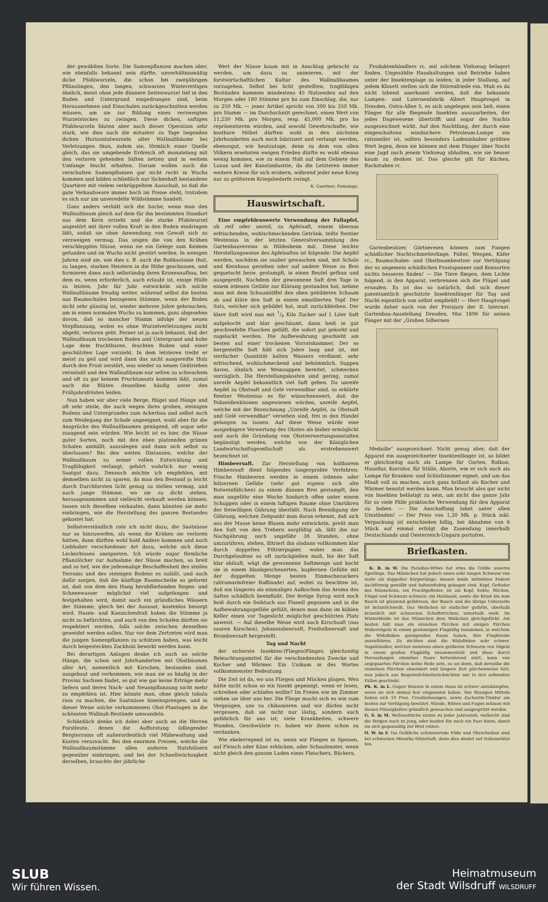der gewählten Sorte. Die Samenpflanzen machen aber, wie ebenfalls bekannt sein dürfte, unverhältnismäßig dicke Pfahlwurzeln, die schon bei zweijährigen Pflänzlingen, den langen, schwarzen Winterrettigen ähnlich, meist ohne jede dünnere Seitenwurzel tief in den Boden und Untergrund eingedrungen sind, beim Herausnehmen und Einschulen zurückgeschnitten werden müssen, um sie zur Bildung eines verzweigten Wurzelstockes zu zwingen. Diese dicken, saftigen Pfahlwurzeln bluten aber nach dieser Operation sehr stark, wie dies auch die mitunter zu Tage liegenden dicken Horizontalwurzeln alter Wallnußbäume bei Verletzungen thun, indem sie, förmlich einer Quelle gleich, das sie umgebende Erdreich oft monatelang mit den verloren gehenden Säften netzen und in weitem Umfange feucht erhalten. Darum wollen auch die verschulten Samenpflanzen gar nicht recht in Wuchs kommen und bilden schließlich nur lückenhaft bestandene Quartiere mit vielem verkrüppeltem Ausschuß, so daß die gute Verkaufsware immer hoch im Preise steht, trotzdem es sich nur um unveredelte Wildstämme handelt.
Ganz anders verhält sich die Sache, wenn man den Wallnußbaum gleich auf dem für ihn bestimmten Standort aus dem Kern erzieht und die starke Pfahlwurzel ungestört mit ihrer vollen Kraft in den Boden eindringen läßt, sodaß sie ohne Anwendung von Gewalt sich zu verzweigen vermag. Das zeigen die von den Krähen verschleppten Nüsse, wenn sie ein Gelege zum Keimen gefunden und im Wuchs nicht gestört werden. In wenigen Jahren sind sie, wie dies z. B. auch die Roßkastanie thut, zu langen, starken Heistern in die Höhe geschossen, und formieren dann auch selbständig ihren Kronenaufbau, bei dem es, wenn erforderlich, auch erlaubt ist, einige Hülfe zu leisten. Jahr für Jahr entwickeln sich solche Wallnußbäume freudig weiter, während selbst die besten aus Baumschulen bezogenen Stämme, wenn der Boden nicht sehr günstig ist, wieder mehrere Jahre gebrauchen, um in einen normalen Wuchs zu kommen, ganz abgesehen davon, daß so mancher Stamm infolge der neuen Verpflanzung, wobei es ohne Wurzelverletzungen nicht abgeht, verloren geht. Ferner ist ja auch bekannt, daß der Wallnußbaum trockenen Boden und Untergrund und hohe Lage dem fruchtbaren, feuchten Boden und einer geschützten Lage vorzieht. In dem letzteren treibt er meist zu geil und wird dann das nicht ausgereifte Holz durch den Frost zerstört, was wieder zu neuen Geiltrieben veranlaßt und den Wallnußbaum nur selten zu schwachem und oft zu gar keinem Fruchtansatz kommen läßt, zumal auch die Blüten desselben häufig unter den Frühjahrsfrösten leiden.
Nun haben wir aber viele Berge, Hügel und Hänge und oft sehr steile, die auch wegen ihres groben, steinigen Bodens und Untergrundes zum Ackerbau und selbst auch zum Weidegang der Schafe ungeeignet, wohl aber für die Ansprüche des Wallnußbaumes genügend, oft sogar sehr zusagend sein würden. Wie leicht ist es hier, die Nüsse guter Sorten, noch mit den eben platzenden grünen Schalen umhüllt, auszulegen und dann sich selbst zu überlassen? Bei den weiten Distanzen, welche der Wallnußbaum zu seiner vollen Entwicklung und Tragfähigkeit verlangt, gehört wahrlich nur wenig Saatgut dazu. Dennoch möchte ich empfehlen, mit demselben nicht zu sparen, da man den Bestand ja leicht durch Durchforsten licht genug zu stellen vermag, und auch junge Stämme, wo sie zu dicht stehen, herausgenommen und vielleicht verkauft werden können; lassen sich dieselben verkaufen, dann könnten sie mehr einbringen, wie die Herstellung des ganzen Bestandes gekostet hat.
Selbstverständlich rate ich nicht dazu, die Saatnüsse nur so hinzuwerfen, als wenn die Krähen sie verloren hätten, dann dürften wohl bald Andere kommen und noch Liebhaber verschiedener Art dazu, welche sich diese Leckerbissen aneigneten. Ich würde sogar förmliche Pflanzlöcher zur Aufnahme der Nüsse machen, so breit und so tief, wie die jedesmalige Beschaffenheit des steilen Terrains und des steinigen Bodens es zuläßt, und auch dafür sorgen, daß die künftige Baumscheibe so geformt ist, daß von dem den Hang herabfließenden Regen- und Schneewasser möglichst viel aufgefangen und festgehalten wird, damit auch ein gründliches Wässern der Stämme, gleich bei der Aussaat, kostenlos besorgt wird. Hasen- und Kaninchenfraß haben die Stämme ja nicht zu befürchten, und auch von den Schafen dürften sie respektiert werden, falls solche zwischen denselben geweidet werden sollen. Nur vor dem Zertreten wird man die jungen Samenpflanzen zu schützen haben, was leicht durch beigestecktes Zackholz bewirkt werden kann.
Bei derartigen Anlagen denke ich auch an solche Hänge, die schon seit Jahrhunderten mit Obstbäumen aller Art, namentlich mit Kirschen, bestanden sind, ausgebaut und verkommen, wie man sie so häufig in der Provinz Sachsen findet, so gut wie gar keine Erträge mehr liefern und deren Nach- und Neuanpflanzung nicht mehr zu empfehlen ist. Hier könnte man, ohne gleich tabula rasa zu machen, die Saatnüsse hineinsprengen, und in dieser Weise solche verkommenen Obst-Plantagen in die schönsten Wallnuß-Bestände umwandeln.
Schließlich denke ich dabei aber auch an die Herren Forstleute, denen die Aufforstung ödliegender Bergterrains oft außerordentlich viel Mühewaltung und Kosten verursacht. Bei den enormen Preisen, welche die Wallnußbaumstämme allen anderen Nutzhölzern gegenüber einbringen, und bei der Schnellwüchsigkeit derselben, brauchte der jährliche
Wert der Nüsse kaum mit in Anschlag gebracht zu werden, um dazu zu animieren, mit der forstwirtschaftlichen Kultur des Wallnußbaumes vorzugehen. Selbst bei licht gestellten, tragfähigen Beständen kommen mindestens 45 Nutzenden auf den Morgen oder 180 Stämme pro ha zum Einschlag, die, nur zu 250 Mk. — jener Artikel spricht von 300 bis 350 Mk. pro Stamm — im Durchschnitt gerechnet, einen Wert von 11,250 Mk. pro Morgen, resp. 45,000 Mk. pro ha repräsentieren würden, und sowohl Gewehrschafte, wie kostbare Möbel dürften wohl in den nächsten Jahrhunderten auch noch fabriziert und verlangt werden, ebensogut, wie heutzutage, denn zu dem von allen Völkern ersehnten ewigen Frieden dürfte es wohl ebenso wenig kommen, wie zu einem Halt auf dem Gebiete des Luxus und der Kunstindustrie, da die Letzteren immer weitere Kreise für sich erobern, während jeder neue Krieg nur zu größerem Kriegsbedarfe zwingt.
R. Gaertner, Pomologe.
Hauswirtschaft.
Eine empfehlenswerte Verwendung der Fallapfel, ob reif oder unreif, zu Apfelsaft, einem überaus erfrischenden, wohlschmeckenden Getränk, teilte Rentier Westenius in der letzten Generalversammlung des Gartenbauvereins in Hildesheim mit. Diese leichte Herstellungsweise des Apfelsaftes ist folgende: Die Aepfel werden, nachdem sie sauber gewaschen sind, mit Schale und Kernhaus gerieben oder auf andere Weise zu Brei gequetscht bezw. gestampft, in einen Beutel gethan und ausgepreßt. Nachdem der gewonnene Saft drei Tage in einem irdenen Gefäße zur Klärung gestanden hat, nehme man mit dem Schaumlöffel den oben gebildeten Schaum ab und kläre den Saft in einem emaillierten Topf. Der Satz, welcher sich gebildet hat, muß zurückbleiben. Der klare Saft wird nun mit 1/4 Kilo Zucker auf 1 Liter Saft aufgekocht und klar geschäumt, dann heiß in gut geschwefelte Flaschen gefüllt, die sofort gut gekorkt und zugelackt werden. Die Aufbewahrung geschieht am besten auf einer trockenen Vorratskammer. Der so hergestellte Saft hält sich Jahre lang und ist, mit vierfacher Quantität kalten Wassers verdünnt, sehr erfrischend, wohlschmeckend und bekömmlich. Suppen davon, ähnlich wie Weinsuppen bereitet, schmecken vorzüglich. Die Herstellungskosten sind gering, zumal unreife Aepfel bekanntlich viel Saft geben. Da unreife Aepfel zu Obstsaft und Gelé verwendbar sind, so erklärte Rentier Westenius es für wünschenswert, daß die Polizeidirektionen angewiesen würden, unreife Aepfel, welche mit der Bezeichnung „Unreife Aepfel, zu Obstsaft und Gelé verwendbar" versehen sind, frei in den Handel gelangen zu lassen. Auf diese Weise würde eine ausgiebigere Verwertung des Obstes als bisher ermöglicht und auch die Gründung von Obstverwertungsanstalten begünstigt werden, welche von der Königlichen Landwirtschaftsgesellschaft als erstrebenswert bezeichnet ist.
Himbeersaft. Zur Herstellung von haltbarem Himbeersaft dient folgendes langerprobte Verfahren: Frische Himbeeren werden in einem irdenen oder hölzernen Gefäße (sehr gut eignen sich alte Rotweinfäßchen) zu einem dünnen Brei gestampft, den man ungefähr eine Woche hindurch offen unter einem Schuppen oder in einem luftigen Raume ohne Umrühren der freiwilligen Gährung überläßt. Nach Beendigung der Gährung, welchen Zeitpunkt man daran erkennt, daß sich aus der Masse keine Blasen mehr entwickeln, preßt man den Saft von den Trebern sorgfältig ab, läßt ihn zur Nachgährung noch ungefähr 36 Stunden, ohne umzurühren, stehen, filtriert ihn alsdann vollkommen klar durch doppeltes Filtrierpapier, wobei man das Durchgelaufene so oft zurückgießen muß, bis der Saft klar abläuft, wägt die gewonnene Saftmenge und kocht sie in einem blankgescheuerten, kupfernen Gefäße mit der doppelten Menge besten Einmachezuckers (ultramarinfreier Raffinade) auf, wobei zu beachten ist, daß ein längeres als einmaliges Aufkochen das Aroma des Saftes schädlich beeinflußt. Der fertige Syrup wird noch heiß durch ein Seihtuch aus Flanell gegossen und in die Aufbewahrungsgefäße gefüllt, denen man dann im kühlen Keller einen vor Tageslicht möglichst geschützten Platz anweist. — Auf dieselbe Weise wird auch Kirschsaft (aus sauren Kirschen), Johannisbeersaft, Preißelbeersaft und Brombeersaft hergestellt.
Tag und Nacht
der sicherste Insekten-(Fliegen)Fänger, gleichzeitig Beleuchtungsmittel für die verschiedensten Zwecke und Kocher und Wärmer. Ein Unikum in des Wortes vollkommenster Bedeutung.
Die Zeit ist da, wo uns Fliegen und Mücken plagen. Wen hätte nicht schon so ein Insekt gepeinigt, wenn er lesen, schreiben oder schlafen wollte? Im Freien wie im Zimmer ziehen sie über uns her. Die Fliege macht sich es wie zum Vergnügen, uns zu chikanieren und wir dürfen nicht vergessen, daß sie nicht nur lästig, sondern auch gefährlich für uns ist; viele Krankheiten, schwere Wunden, Geschwülste rc. haben wir ihnen schon zu verdanken.
Wie ekelerregend ist es, wenn wir Fliegen in Speisen, auf Fleisch oder Käse erblicken, oder Schaufenster, wenn nicht gleich den ganzen Laden eines Fleischers, Bäckers,
Produktenhändlers rc. mit solchem Viehzeug belagert finden. Ungezählte Haushaltungen und Betriebe haben unter der Insektenplage zu leiden; in jeder Stallung, auf jedem Klosett stellen sich die Störenfriede ein. Muß es da nicht lobend anerkannt werden, daß die bekannte Lampen- und Laternenfabrik Albert Hauptvogel in Dresden, Ostra-Allee 5, es sich angelegen sein ließ, einen Fänger für alle fliegende Insekten auszuarbeiten, der jedes Dagewesene übertrifft und sogar des Nachts ausgezeichnet wirkt. Auf den Nachtfang, der durch eine eingeschaltene windsichere Petroleum-Lampe ein rationeller ist, sollten besonders Ladeninhaber größten Wert legen, denn sie können mit dem Fänger über Nacht eine Jagd nach jenem Viehzeug abhalten, wie sie besser kaum zu denken ist. Das gleiche gilt für Küchen, Backstuben rc.
Gartenbesitzer, Gärtnereien können zum Fangen schädlicher Nachtschmetterlinge, Falter, Wespen, Käfer rc., Baumschulen- und Obstbaumbesitzer zur Vertilgung der so ungemein schädlichen Frostspanner und Konsorten nichts besseres finden! — Die Tiere fliegen, dem Lichte folgend, in den Apparat, verbrennen sich die Flügel und ersaufen. Es ist das so natürlich, daß sich dieser patentamtlich geschützte Insektenfänger für Tag und Nacht eigentlich von selbst empfiehlt! — Herr Hauptvogel wurde daher auch von der Preisjury der II. Internat. Gartenbau-Ausstellung Dresden, Mai 1896 für seinen Fänger mit der „Großen Silbernen
Medaille" ausgezeichnet. Nicht genug aber, daß der Apparat ein ausgezeichneter Insektenfänger ist, so bildet er gleichzeitig auch als Lampe für Garten, Balkon, Hausflur, Korridor, für Ställe, Aborte, wie er sich auch als Lampe für Kranken- und Schlafzimmer eignet, und um das Maaß voll zu machen, auch ganz brillant als Kocher und Wärmer benutzt werden kann. Man braucht also gar nicht von Insekten belästigt zu sein, um nicht das ganze Jahr für so viele Fälle praktische Verwendung für den Apparat zu haben. — Die Anschaffung lohnt unter allen Umständen! — Der Preis von 1,20 Mk. p. Stück inkl. Verpackung ist entschieden billig, bei Abnahme von 6 Stück auf einmal erfolgt die Zusendung innerhalb Deutschlands und Oesterreich-Ungarn portofrei.
Briefkasten.
K. B. in W. Die Paradies-Witwe hat etwa die Größe unseres Sperlings. Das Männchen hat jedoch einen sehr langen Schwanz von mehr als doppelter Körperlänge, dessen beide mittelsten Federn dachförmig gewölbt und hahnenfedrig gebogen sind. Kopf, Gefieder des Männchens, ein Prachtgefieder, ist am Kopf, Kehle, Rücken, Flügel und Schwanz schwarz; ein Halsband, sowie die Brust bis zum Bauch ist glänzend gelbbraun, der Bauch und die übrige Unterseite ist bräunlichweiß. Das Weibchen ist einfacher gefärbt, oberhalb bräunlich mit schwarzen Schaftstrichen; unterhalb weiß. Im Winterkleide ist das Männchen dem Weibchen gleichgefärbt. Am besten hält man ein einzelnes Pärchen mit einigen Pärchen Webervögeln in einem geräumigen Flugkäfig zusammen, in welchem die Widafinken genügenden Raum haben, ihre Flugkünste auszuführen. Zu züchten sind die Widafinken sehr schwer. Vogelhändler, welcher meistens einen größeren Schwarm von Vögeln in einem großen Flugkäfig zusammenhält und diese durch Herausfangen einzelner Paare fortwährend stört, kann von angepaarten Pärchen keine Rede sein, es sei denn, daß derselbe die einzelnen Pärchen absondert und längere Zeit pärchenweise hält, was jedoch aus Bequemlichkeitsrücksichten nur in den seltensten Fällen geschieht.
Ph. K. in L. Gegen Wanzen in einem Haus ist schwer anzukämpfen, wenn sie sich einmal fest eingenistet haben. Von flüssigen Mitteln haben sich 10 Proz. Creolinlösungen, sowie Zacherlin-Tinktur am besten zur Vertilgung bewährt. Wände, Ritzen und Fugen müssen mit diesen Flüssigkeiten gründlich gewaschen und ausgespritzt werden.
G. S. in M. Wellensittiche nisten zu jeder Jahreszeit; vielleicht sind die Ihrigen noch zu jung, oder kaufen Sie noch ein Paar hinzu, damit sie sich gegenseitig zur Brut reizen.
O. W. in F. Ins Gelbliche schimmernde Füße und Ohrscheiben sind bei schwarzen Minorka fehlerhaft, denn dies deutet auf Italienerblut hin.
SLUB
Wir führen Wissen.
Heimatmuseum
der Stadt Wilsdruff WILSDRUFF